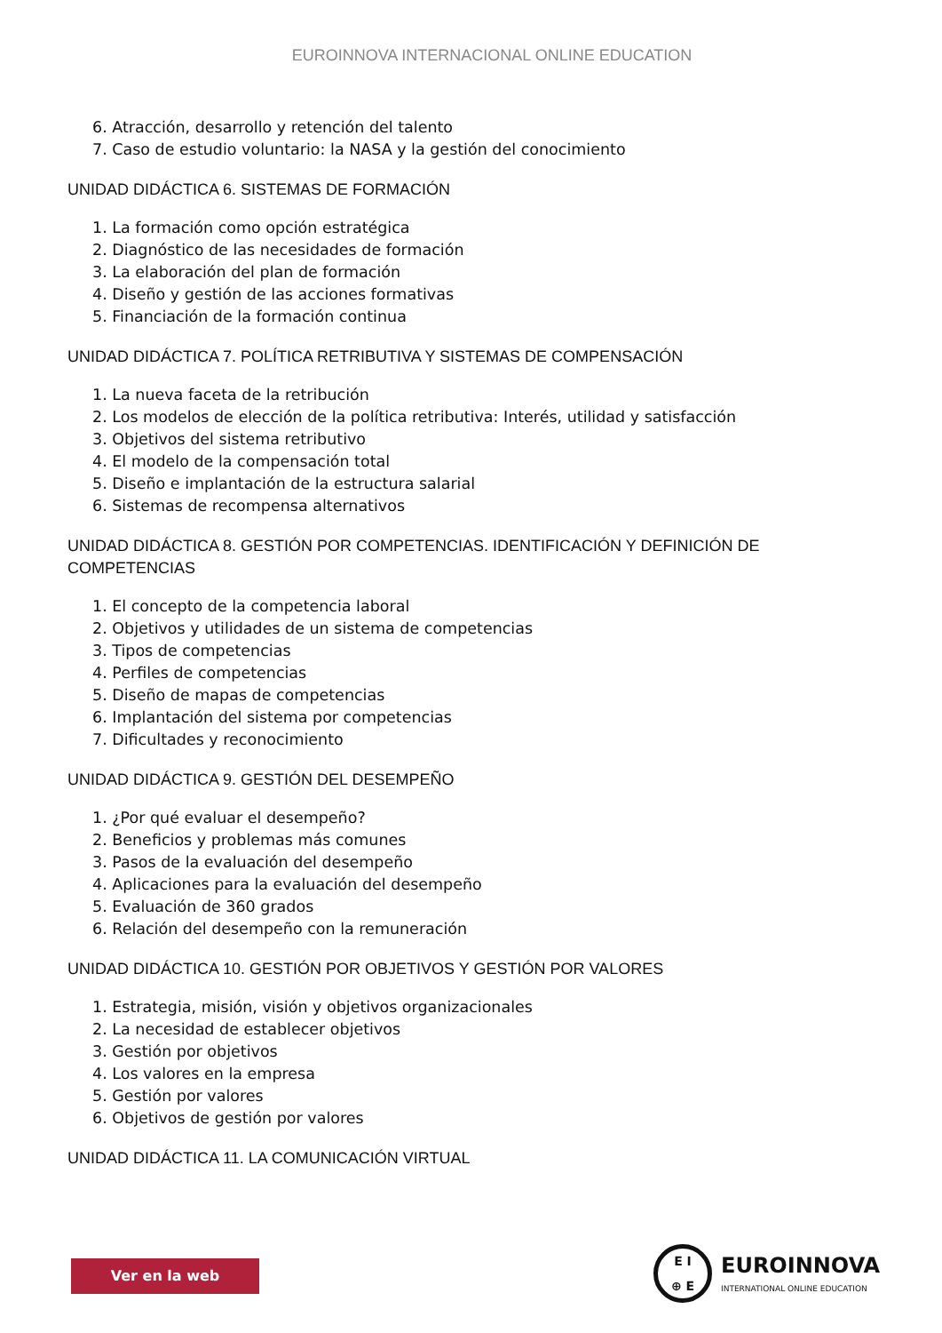EUROINNOVA INTERNACIONAL ONLINE EDUCATION
6. Atracción, desarrollo y retención del talento
7. Caso de estudio voluntario: la NASA y la gestión del conocimiento
UNIDAD DIDÁCTICA 6. SISTEMAS DE FORMACIÓN
1. La formación como opción estratégica
2. Diagnóstico de las necesidades de formación
3. La elaboración del plan de formación
4. Diseño y gestión de las acciones formativas
5. Financiación de la formación continua
UNIDAD DIDÁCTICA 7. POLÍTICA RETRIBUTIVA Y SISTEMAS DE COMPENSACIÓN
1. La nueva faceta de la retribución
2. Los modelos de elección de la política retributiva: Interés, utilidad y satisfacción
3. Objetivos del sistema retributivo
4. El modelo de la compensación total
5. Diseño e implantación de la estructura salarial
6. Sistemas de recompensa alternativos
UNIDAD DIDÁCTICA 8. GESTIÓN POR COMPETENCIAS. IDENTIFICACIÓN Y DEFINICIÓN DE COMPETENCIAS
1. El concepto de la competencia laboral
2. Objetivos y utilidades de un sistema de competencias
3. Tipos de competencias
4. Perfiles de competencias
5. Diseño de mapas de competencias
6. Implantación del sistema por competencias
7. Dificultades y reconocimiento
UNIDAD DIDÁCTICA 9. GESTIÓN DEL DESEMPEÑO
1. ¿Por qué evaluar el desempeño?
2. Beneficios y problemas más comunes
3. Pasos de la evaluación del desempeño
4. Aplicaciones para la evaluación del desempeño
5. Evaluación de 360 grados
6. Relación del desempeño con la remuneración
UNIDAD DIDÁCTICA 10. GESTIÓN POR OBJETIVOS Y GESTIÓN POR VALORES
1. Estrategia, misión, visión y objetivos organizacionales
2. La necesidad de establecer objetivos
3. Gestión por objetivos
4. Los valores en la empresa
5. Gestión por valores
6. Objetivos de gestión por valores
UNIDAD DIDÁCTICA 11. LA COMUNICACIÓN VIRTUAL
Ver en la web
E I
⊕ E
EUROINNOVA
INTERNATIONAL ONLINE EDUCATION